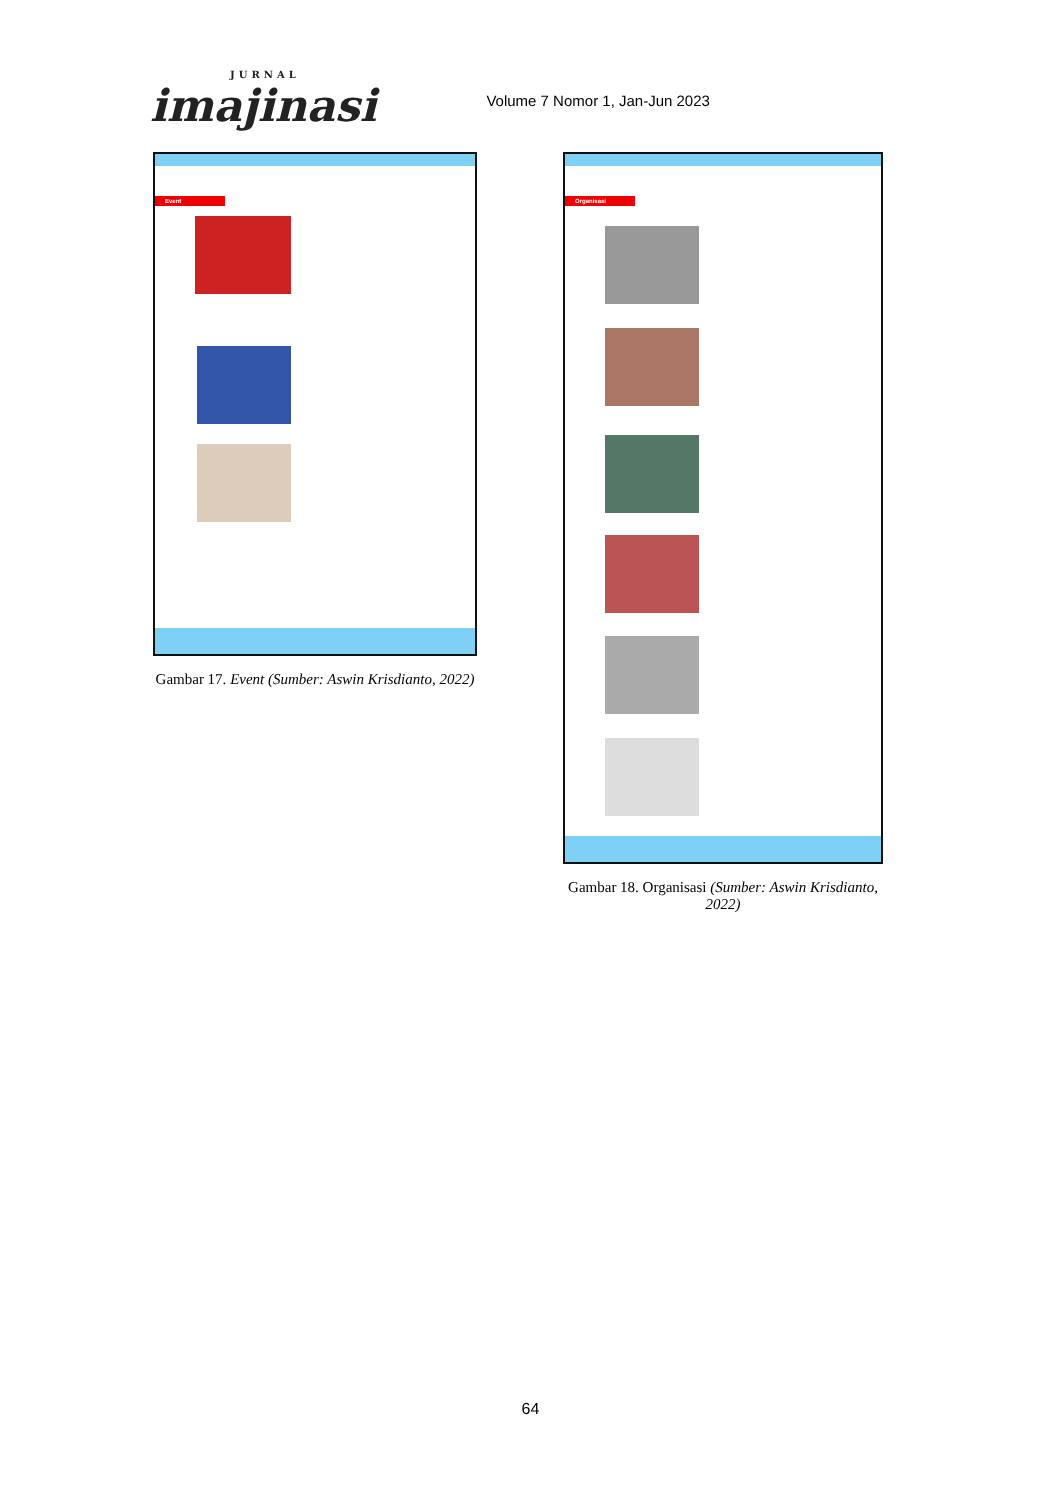JURNAL
imajinasi
Volume 7 Nomor 1, Jan-Jun 2023
Event
Gambar 17. Event (Sumber: Aswin Krisdianto, 2022)
Organisasi
Gambar 18. Organisasi (Sumber: Aswin Krisdianto, 2022)
64